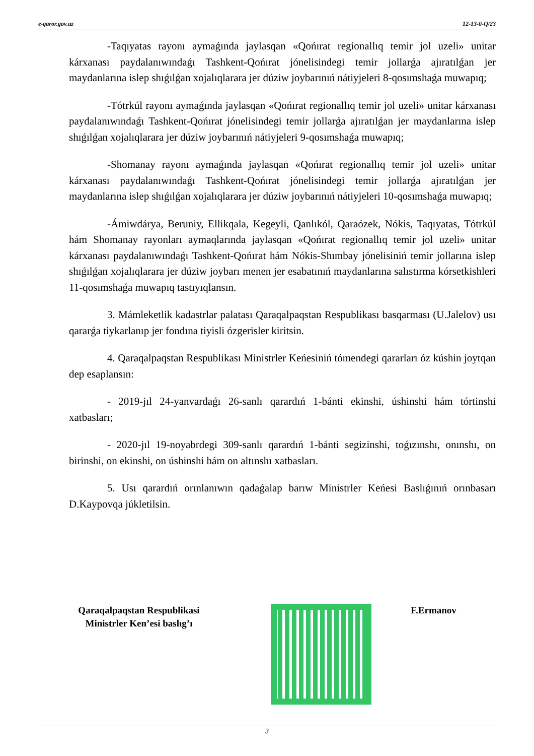e-qaror.gov.uz 12-13-0-Q/23
-Taqıyatas rayonı aymaǵında jaylasqan «Qońırat regionallıq temir jol uzeli» unitar kárxanası paydalanıwındaǵı Tashkent-Qońırat jónelisindegi temir jollarǵa ajıratılǵan jer maydanlarına islep shıǵılǵan xojalıqlarara jer dúziw joybarınıń nátiyjeleri 8-qosımshaǵa muwapıq;
-Tótrkúl rayonı aymaǵında jaylasqan «Qońırat regionallıq temir jol uzeli» unitar kárxanası paydalanıwındaǵı Tashkent-Qońırat jónelisindegi temir jollarǵa ajıratılǵan jer maydanlarına islep shıǵılǵan xojalıqlarara jer dúziw joybarınıń nátiyjeleri 9-qosımshaǵa muwapıq;
-Shomanay rayonı aymaǵında jaylasqan «Qońırat regionallıq temir jol uzeli» unitar kárxanası paydalanıwındaǵı Tashkent-Qońırat jónelisindegi temir jollarǵa ajıratılǵan jer maydanlarına islep shıǵılǵan xojalıqlarara jer dúziw joybarınıń nátiyjeleri 10-qosımshaǵa muwapıq;
-Ámiwdárya, Beruniy, Ellikqala, Kegeyli, Qanlıkól, Qaraózek, Nókis, Taqıyatas, Tótrkúl hám Shomanay rayonları aymaqlarında jaylasqan «Qońırat regionallıq temir jol uzeli» unitar kárxanası paydalanıwındaǵı Tashkent-Qońırat hám Nókis-Shımbay jónelisiniń temir jollarına islep shıǵılǵan xojalıqlarara jer dúziw joybarı menen jer esabatınıń maydanlarına salıstırma kórsetkishleri 11-qosımshaǵa muwapıq tastıyıqlansın.
3. Mámleketlik kadastrlar palatası Qaraqalpaqstan Respublikası basqarması (U.Jalelov) usı qararǵa tiykarlanıp jer fondına tiyisli ózgerisler kiritsin.
4. Qaraqalpaqstan Respublikası Ministrler Keńesiniń tómendegi qararları óz kúshin joytqan dep esaplansın:
- 2019-jıl 24-yanvardaǵı 26-sanlı qarardıń 1-bánti ekinshi, úshinshi hám tórtinshi xatbasları;
- 2020-jıl 19-noyabrdegi 309-sanlı qarardıń 1-bánti segizinshi, toǵızınshı, onınshı, on birinshi, on ekinshi, on úshinshi hám on altınshı xatbasları.
5. Usı qarardıń orınlanıwın qadaǵalap barıw Ministrler Keńesi Baslıǵınıń orınbasarı D.Kaypovqa júkletilsin.
Qaraqalpaqstan Respublikasi
Ministrler Ken’esi baslıg’ı
F.Ermanov
3